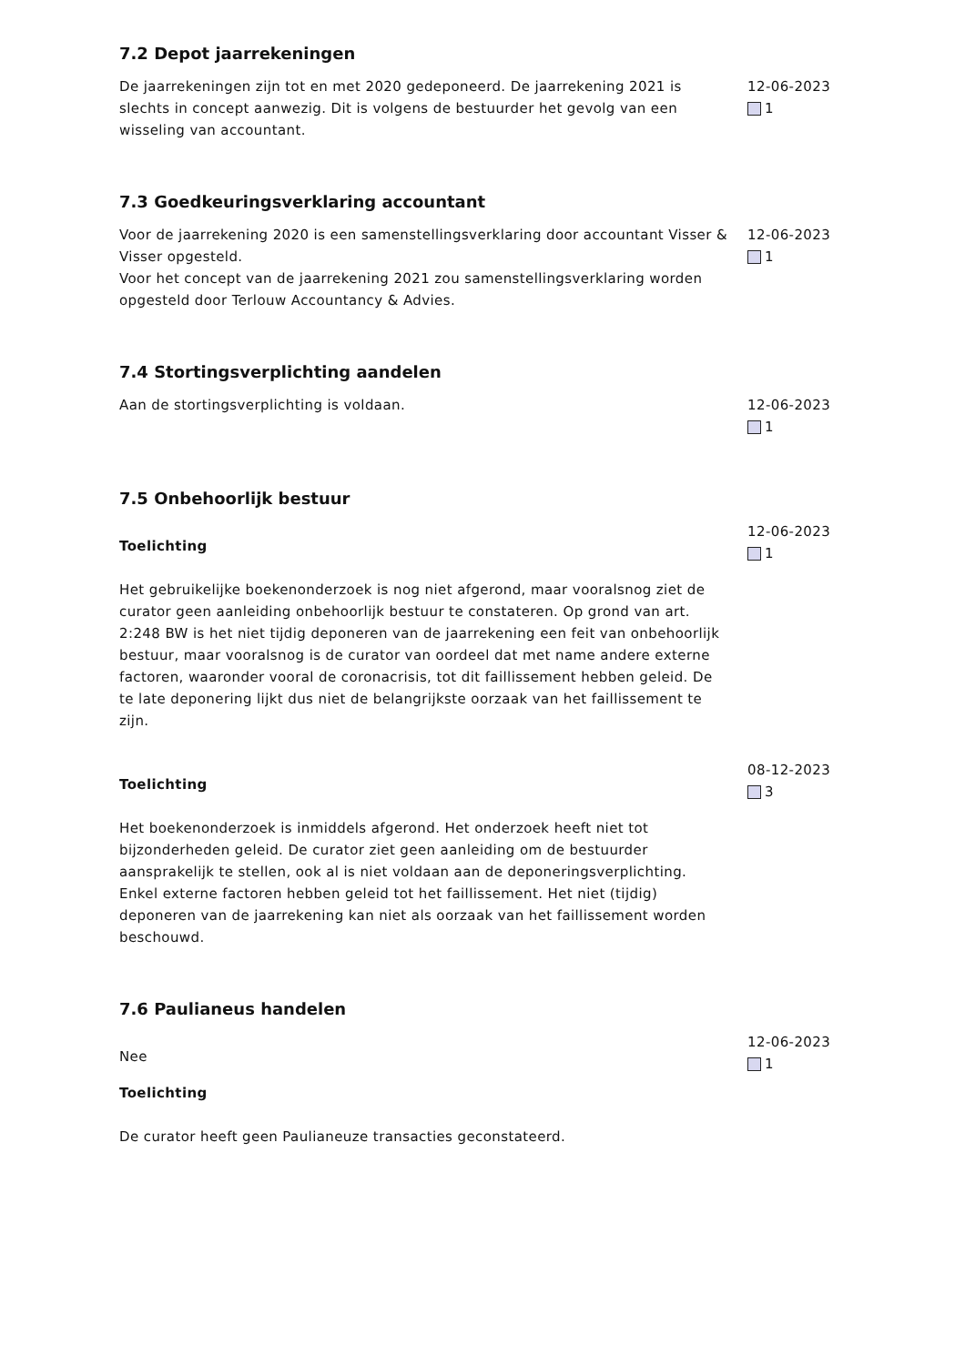7.2 Depot jaarrekeningen
De jaarrekeningen zijn tot en met 2020 gedeponeerd. De jaarrekening 2021 is slechts in concept aanwezig. Dit is volgens de bestuurder het gevolg van een wisseling van accountant.
12-06-2023
1
7.3 Goedkeuringsverklaring accountant
Voor de jaarrekening 2020 is een samenstellingsverklaring door accountant Visser & Visser opgesteld.
Voor het concept van de jaarrekening 2021 zou samenstellingsverklaring worden opgesteld door Terlouw Accountancy & Advies.
12-06-2023
1
7.4 Stortingsverplichting aandelen
Aan de stortingsverplichting is voldaan. 12-06-2023
1
7.5 Onbehoorlijk bestuur
Toelichting
Het gebruikelijke boekenonderzoek is nog niet afgerond, maar vooralsnog ziet de curator geen aanleiding onbehoorlijk bestuur te constateren. Op grond van art. 2:248 BW is het niet tijdig deponeren van de jaarrekening een feit van onbehoorlijk bestuur, maar vooralsnog is de curator van oordeel dat met name andere externe factoren, waaronder vooral de coronacrisis, tot dit faillissement hebben geleid. De te late deponering lijkt dus niet de belangrijkste oorzaak van het faillissement te zijn.
12-06-2023
1
Toelichting
Het boekenonderzoek is inmiddels afgerond. Het onderzoek heeft niet tot bijzonderheden geleid. De curator ziet geen aanleiding om de bestuurder aansprakelijk te stellen, ook al is niet voldaan aan de deponeringsverplichting. Enkel externe factoren hebben geleid tot het faillissement. Het niet (tijdig) deponeren van de jaarrekening kan niet als oorzaak van het faillissement worden beschouwd.
08-12-2023
3
7.6 Paulianeus handelen
Nee
Toelichting
De curator heeft geen Paulianeuze transacties geconstateerd.
12-06-2023
1